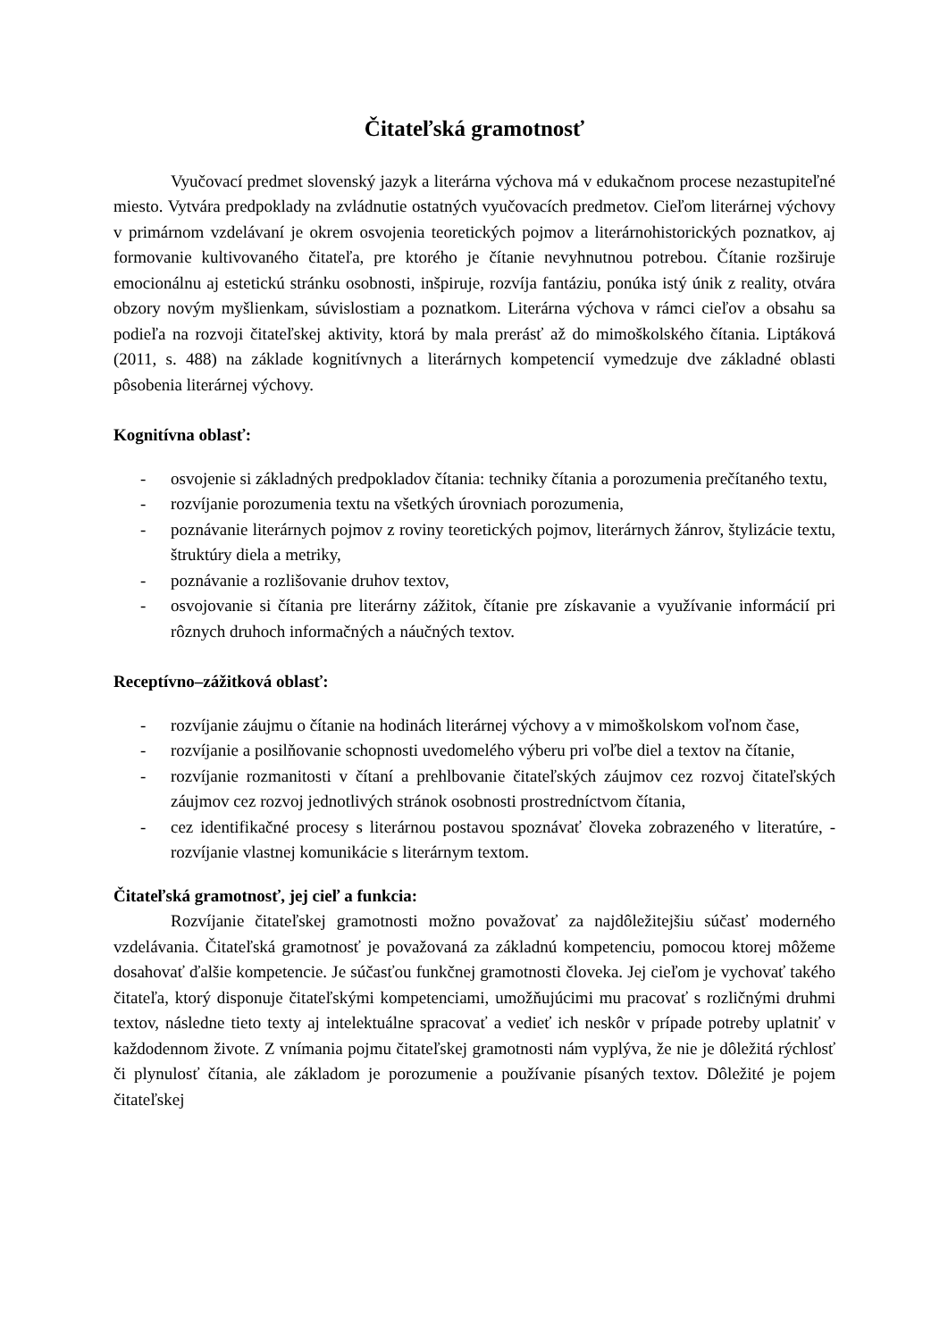Čitateľská gramotnosť
Vyučovací predmet slovenský jazyk a literárna výchova má v edukačnom procese nezastupiteľné miesto. Vytvára predpoklady na zvládnutie ostatných vyučovacích predmetov. Cieľom literárnej výchovy v primárnom vzdelávaní je okrem osvojenia teoretických pojmov a literárnohistorických poznatkov, aj formovanie kultivovaného čitateľa, pre ktorého je čítanie nevyhnutnou potrebou. Čítanie rozširuje emocionálnu aj estetickú stránku osobnosti, inšpiruje, rozvíja fantáziu, ponúka istý únik z reality, otvára obzory novým myšlienkam, súvislostiam a poznatkom. Literárna výchova v rámci cieľov a obsahu sa podieľa na rozvoji čitateľskej aktivity, ktorá by mala prerásť až do mimoškolského čítania. Liptáková (2011, s. 488) na základe kognitívnych a literárnych kompetencií vymedzuje dve základné oblasti pôsobenia literárnej výchovy.
Kognitívna oblasť:
- osvojenie si základných predpokladov čítania: techniky čítania a porozumenia prečítaného textu,
- rozvíjanie porozumenia textu na všetkých úrovniach porozumenia,
- poznávanie literárnych pojmov z roviny teoretických pojmov, literárnych žánrov, štylizácie textu, štruktúry diela a metriky,
- poznávanie a rozlišovanie druhov textov,
- osvojovanie si čítania pre literárny zážitok, čítanie pre získavanie a využívanie informácií pri rôznych druhoch informačných a náučných textov.
Receptívno–zážitková oblasť:
- rozvíjanie záujmu o čítanie na hodinách literárnej výchovy a v mimoškolskom voľnom čase,
- rozvíjanie a posilňovanie schopnosti uvedomelého výberu pri voľbe diel a textov na čítanie,
- rozvíjanie rozmanitosti v čítaní a prehlbovanie čitateľských záujmov cez rozvoj čitateľských záujmov cez rozvoj jednotlivých stránok osobnosti prostredníctvom čítania,
- cez identifikačné procesy s literárnou postavou spoznávať človeka zobrazeného v literatúre, - rozvíjanie vlastnej komunikácie s literárnym textom.
Čitateľská gramotnosť, jej cieľ a funkcia:
Rozvíjanie čitateľskej gramotnosti možno považovať za najdôležitejšiu súčasť moderného vzdelávania. Čitateľská gramotnosť je považovaná za základnú kompetenciu, pomocou ktorej môžeme dosahovať ďalšie kompetencie. Je súčasťou funkčnej gramotnosti človeka. Jej cieľom je vychovať takého čitateľa, ktorý disponuje čitateľskými kompetenciami, umožňujúcimi mu pracovať s rozličnými druhmi textov, následne tieto texty aj intelektuálne spracovať a vedieť ich neskôr v prípade potreby uplatniť v každodennom živote. Z vnímania pojmu čitateľskej gramotnosti nám vyplýva, že nie je dôležitá rýchlosť či plynulosť čítania, ale základom je porozumenie a používanie písaných textov. Dôležité je pojem čitateľskej